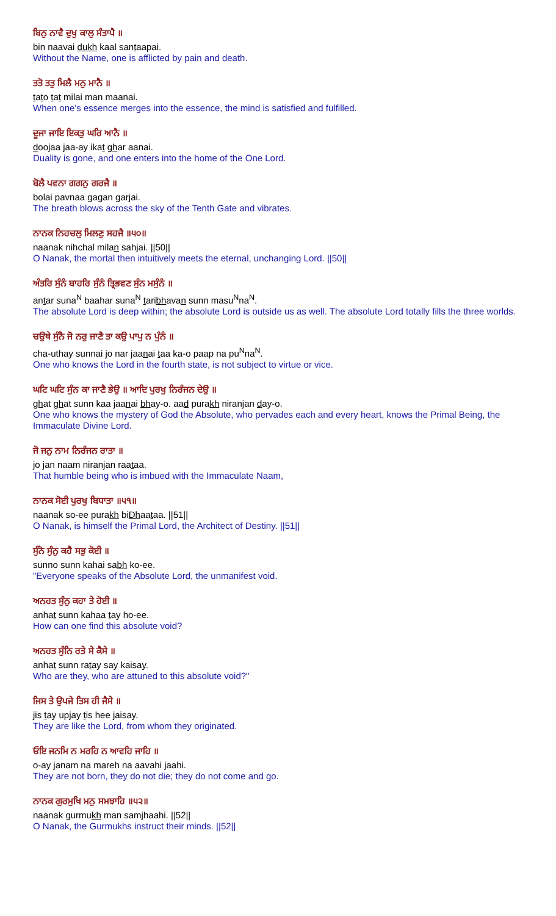ਬਿਨੁ ਨਾਵੈ ਦੁਖੁ ਕਾਲੁ ਸੰਤਾਪੈ ॥
bin naavai dukh kaal santaapai.
Without the Name, one is afflicted by pain and death.
ਤਤੋ ਤਤੁ ਮਿਲੈ ਮਨੁ ਮਾਨੈ ॥
tato tat milai man maanai.
When one's essence merges into the essence, the mind is satisfied and fulfilled.
ਦੂਜਾ ਜਾਇ ਇਕਤੁ ਘਰਿ ਆਨੈ ॥
doojaa jaa-ay ikat ghar aanai.
Duality is gone, and one enters into the home of the One Lord.
ਬੋਲੈ ਪਵਨਾ ਗਗਨੁ ਗਰਜੈ ॥
bolai pavnaa gagan garjai.
The breath blows across the sky of the Tenth Gate and vibrates.
ਨਾਨਕ ਨਿਹਚਲੁ ਮਿਲਣੁ ਸਹਜੈ ॥੫੦॥
naanak nihchal milan sahjai. ||50||
O Nanak, the mortal then intuitively meets the eternal, unchanging Lord. ||50||
ਅੰਤਰਿ ਸੁੰਨੰ ਬਾਹਰਿ ਸੁੰਨੰ ਤ੍ਰਿਭਵਣ ਸੁੰਨ ਮਸੁੰਨੰ ॥
antar suna<sup>N</sup> baahar suna<sup>N</sup> taribhavan sunn masu<sup>N</sup>na<sup>N</sup>.
The absolute Lord is deep within; the absolute Lord is outside us as well. The absolute Lord totally fills the three worlds.
ਚਉਥੇ ਸੁੰਨੈ ਜੋ ਨਰੁ ਜਾਣੈ ਤਾ ਕਉ ਪਾਪੁ ਨ ਪੁੰਨੰ ॥
cha-uthay sunnai jo nar jaanai taa ka-o paap na pu<sup>N</sup>na<sup>N</sup>.
One who knows the Lord in the fourth state, is not subject to virtue or vice.
ਘਟਿ ਘਟਿ ਸੁੰਨ ਕਾ ਜਾਣੈ ਭੇਉ ॥ ਆਦਿ ਪੁਰਖੁ ਨਿਰੰਜਨ ਦੇਉ ॥
ghat ghat sunn kaa jaanai bhay-o. aad purakh niranjan day-o.
One who knows the mystery of God the Absolute, who pervades each and every heart, knows the Primal Being, the Immaculate Divine Lord.
ਜੋ ਜਨੁ ਨਾਮ ਨਿਰੰਜਨ ਰਾਤਾ ॥
jo jan naam niranjan raataa.
That humble being who is imbued with the Immaculate Naam,
ਨਾਨਕ ਸੋਈ ਪੁਰਖੁ ਬਿਧਾਤਾ ॥੫੧॥
naanak so-ee purakh biDhaataa. ||51||
O Nanak, is himself the Primal Lord, the Architect of Destiny. ||51||
ਸੁੰਨੋ ਸੁੰਨੁ ਕਹੈ ਸਭੁ ਕੋਈ ॥
sunno sunn kahai sabh ko-ee.
"Everyone speaks of the Absolute Lord, the unmanifest void.
ਅਨਹਤ ਸੁੰਨੁ ਕਹਾ ਤੇ ਹੋਈ ॥
anhat sunn kahaa tay ho-ee.
How can one find this absolute void?
ਅਨਹਤ ਸੁੰਨਿ ਰਤੇ ਸੇ ਕੈਸੇ ॥
anhat sunn ratay say kaisay.
Who are they, who are attuned to this absolute void?"
ਜਿਸ ਤੇ ਉਪਜੇ ਤਿਸ ਹੀ ਜੈਸੇ ॥
jis tay upjay tis hee jaisay.
They are like the Lord, from whom they originated.
ਓਇ ਜਨਮਿ ਨ ਮਰਹਿ ਨ ਆਵਹਿ ਜਾਹਿ ॥
o-ay janam na mareh na aavahi jaahi.
They are not born, they do not die; they do not come and go.
ਨਾਨਕ ਗੁਰਮੁਖਿ ਮਨੁ ਸਮਝਾਹਿ ॥੫੨॥
naanak gurmukh man samjhaahi. ||52||
O Nanak, the Gurmukhs instruct their minds. ||52||